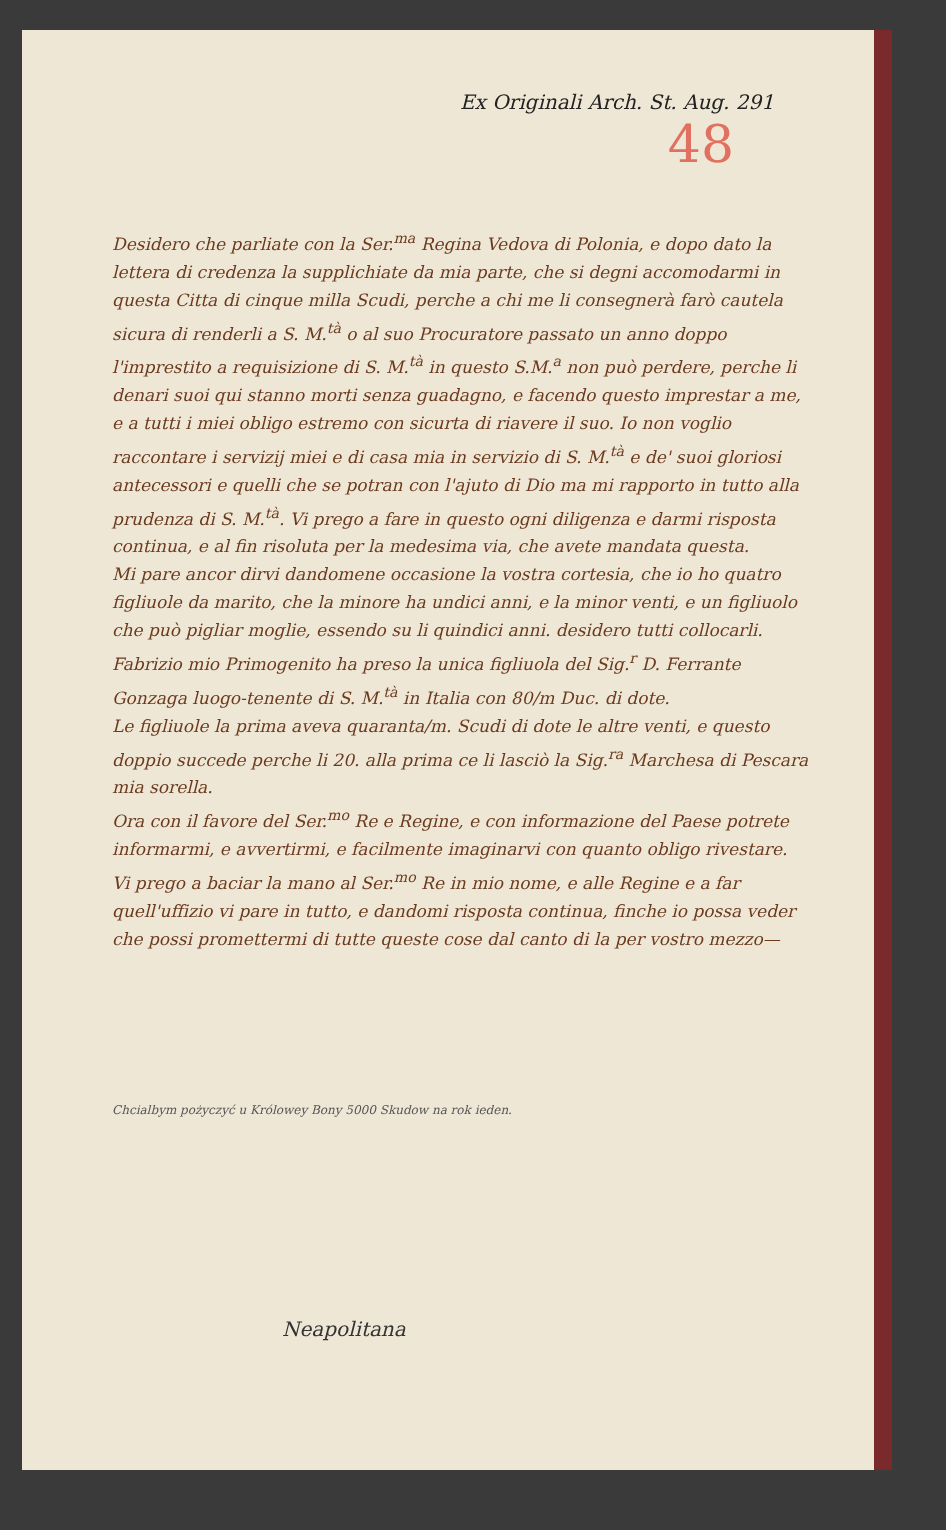Ex Originali Arch. St. Aug. 291
48
Desidero che parliate con la Ser.<sup>ma</sup> Regina Vedova di Polonia, e dopo dato la lettera di credenza la supplichiate da mia parte, che si degni accomodarmi in questa Citta di cinque milla Scudi, perche a chi me li consegnerà farò cautela sicura di renderli a S. M.<sup>tà</sup> o al suo Procuratore passato un anno doppo l'imprestito a requisizione di S. M.<sup>tà</sup> in questo S.M.<sup>a</sup> non può perdere, perche li denari suoi qui stanno morti senza guadagno, e facendo questo imprestar a me, e a tutti i miei obligo estremo con sicurta di riavere il suo. Io non voglio raccontare i servizij miei e di casa mia in servizio di S. M.<sup>tà</sup> e de' suoi gloriosi antecessori e quelli che se potran con l'ajuto di Dio ma mi rapporto in tutto alla prudenza di S. M.<sup>tà</sup>. Vi prego a fare in questo ogni diligenza e darmi risposta continua, e al fin risoluta per la medesima via, che avete mandata questa.
Mi pare ancor dirvi dandomene occasione la vostra cortesia, che io ho quatro figliuole da marito, che la minore ha undici anni, e la minor venti, e un figliuolo che può pigliar moglie, essendo su li quindici anni. desidero tutti collocarli.
Fabrizio mio Primogenito ha preso la unica figliuola del Sig.<sup>r</sup> D. Ferrante Gonzaga luogo-tenente di S. M.<sup>tà</sup> in Italia con 80/m Duc. di dote.
Le figliuole la prima aveva quaranta/m. Scudi di dote le altre venti, e questo doppio succede perche li 20. alla prima ce li lasciò la Sig.<sup>ra</sup> Marchesa di Pescara mia sorella.
Ora con il favore del Ser.<sup>mo</sup> Re e Regine, e con informazione del Paese potrete informarmi, e avvertirmi, e facilmente imaginarvi con quanto obligo rivestare.
Vi prego a baciar la mano al Ser.<sup>mo</sup> Re in mio nome, e alle Regine e a far quell'uffizio vi pare in tutto, e dandomi risposta continua, finche io possa veder che possi promettermi di tutte queste cose dal canto di la per vostro mezzo—
Chcialbym pożyczyć u Królowey Bony 5000 Skudow na rok ieden.
Neapolitana